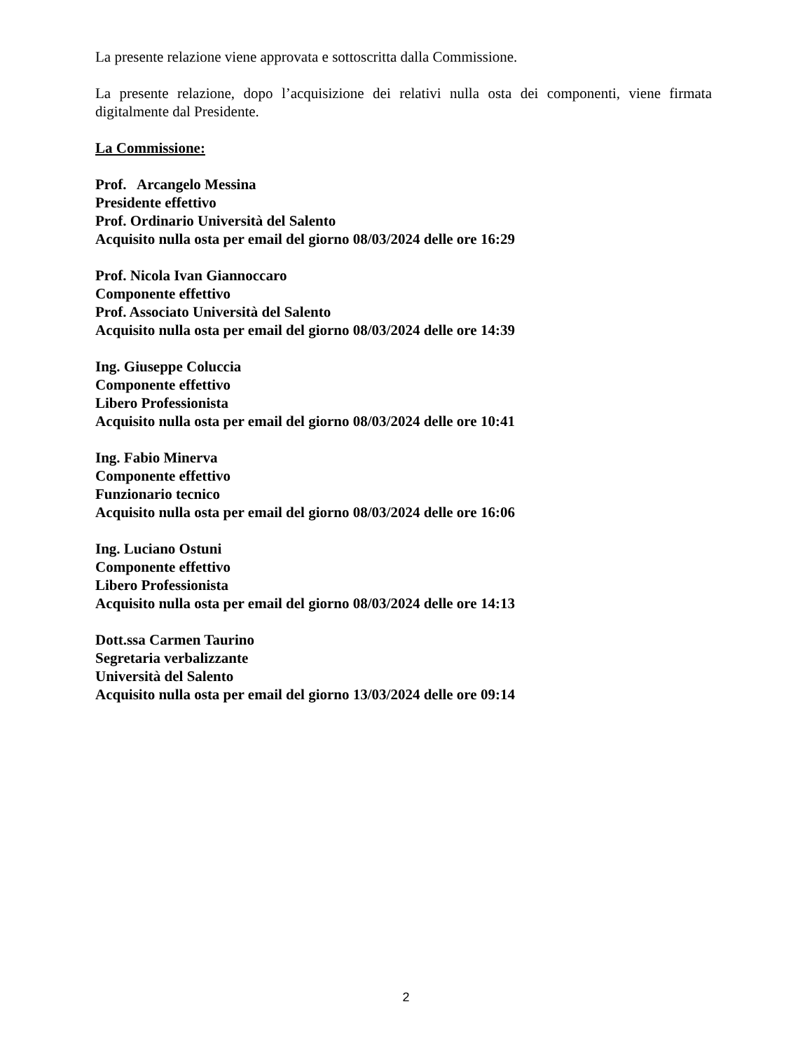La presente relazione viene approvata e sottoscritta dalla Commissione.
La presente relazione, dopo l’acquisizione dei relativi nulla osta dei componenti, viene firmata digitalmente dal Presidente.
La Commissione:
Prof. Arcangelo Messina
Presidente effettivo
Prof. Ordinario Università del Salento
Acquisito nulla osta per email del giorno 08/03/2024 delle ore 16:29
Prof. Nicola Ivan Giannoccaro
Componente effettivo
Prof. Associato Università del Salento
Acquisito nulla osta per email del giorno 08/03/2024 delle ore 14:39
Ing. Giuseppe Coluccia
Componente effettivo
Libero Professionista
Acquisito nulla osta per email del giorno 08/03/2024 delle ore 10:41
Ing. Fabio Minerva
Componente effettivo
Funzionario tecnico
Acquisito nulla osta per email del giorno 08/03/2024 delle ore 16:06
Ing. Luciano Ostuni
Componente effettivo
Libero Professionista
Acquisito nulla osta per email del giorno 08/03/2024 delle ore 14:13
Dott.ssa Carmen Taurino
Segretaria verbalizzante
Università del Salento
Acquisito nulla osta per email del giorno 13/03/2024 delle ore 09:14
2